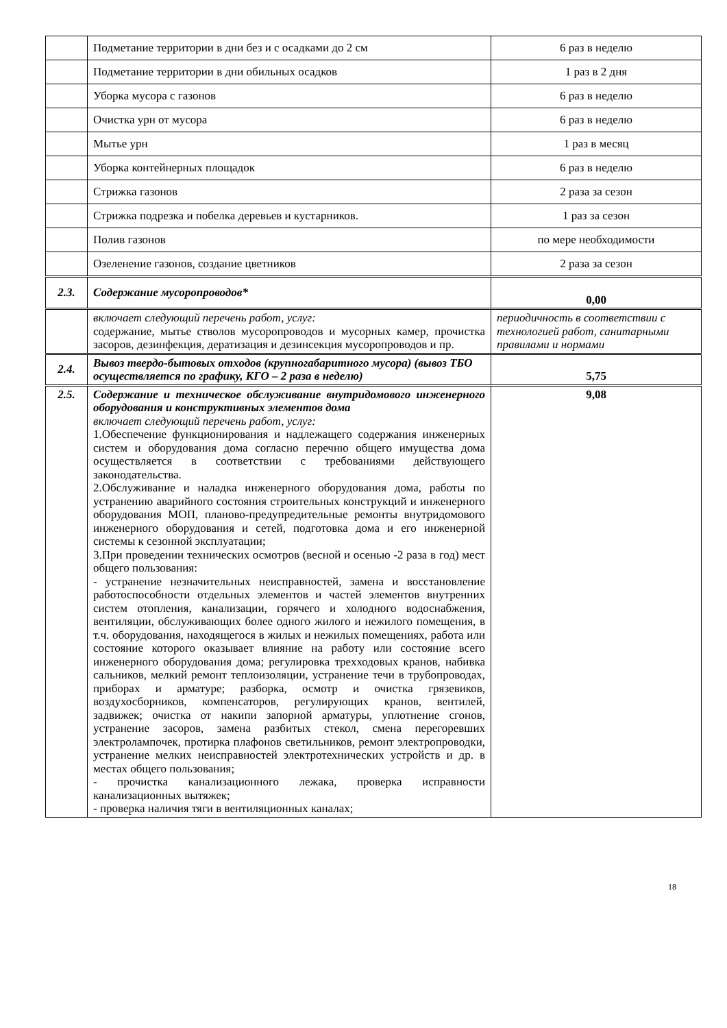| | Подметание территории в дни без и с осадками до 2 см | 6 раз в неделю |
| | Подметание территории в дни обильных осадков | 1 раз в 2 дня |
| | Уборка мусора с газонов | 6 раз в неделю |
| | Очистка урн от мусора | 6 раз в неделю |
| | Мытье урн | 1 раз в месяц |
| | Уборка контейнерных площадок | 6 раз в неделю |
| | Стрижка газонов | 2 раза за сезон |
| | Стрижка подрезка и побелка деревьев и кустарников. | 1 раз за сезон |
| | Полив газонов | по мере необходимости |
| | Озеленение газонов, создание цветников | 2 раза за сезон |
| 2.3. | Содержание мусоропроводов* | 0,00 |
| | включает следующий перечень работ, услуг: содержание, мытье стволов мусоропроводов и мусорных камер, прочистка засоров, дезинфекция, дератизация и дезинсекция мусоропроводов и пр. | периодичность в соответствии с технологией работ, санитарными правилами и нормами |
| 2.4. | Вывоз твердо-бытовых отходов (крупногабаритного мусора) (вывоз ТБО осуществляется по графику, КГО – 2 раза в неделю) | 5,75 |
| 2.5. | Содержание и техническое обслуживание внутридомового инженерного оборудования и конструктивных элементов дома включает следующий перечень работ, услуг: 1.Обеспечение функционирования и надлежащего содержания инженерных систем и оборудования дома согласно перечню общего имущества дома осуществляется в соответствии с требованиями действующего законодательства. 2.Обслуживание и наладка инженерного оборудования дома, работы по устранению аварийного состояния строительных конструкций и инженерного оборудования МОП, планово-предупредительные ремонты внутридомового инженерного оборудования и сетей, подготовка дома и его инженерной системы к сезонной эксплуатации; 3.При проведении технических осмотров (весной и осенью -2 раза в год) мест общего пользования: - устранение незначительных неисправностей, замена и восстановление работоспособности отдельных элементов и частей элементов внутренних систем отопления, канализации, горячего и холодного водоснабжения, вентиляции, обслуживающих более одного жилого и нежилого помещения, в т.ч. оборудования, находящегося в жилых и нежилых помещениях, работа или состояние которого оказывает влияние на работу или состояние всего инженерного оборудования дома; регулировка трехходовых кранов, набивка сальников, мелкий ремонт теплоизоляции, устранение течи в трубопроводах, приборах и арматуре; разборка, осмотр и очистка грязевиков, воздухосборников, компенсаторов, регулирующих кранов, вентилей, задвижек; очистка от накипи запорной арматуры, уплотнение сгонов, устранение засоров, замена разбитых стекол, смена перегоревших электролампочек, протирка плафонов светильников, ремонт электропроводки, устранение мелких неисправностей электротехнических устройств и др. в местах общего пользования; - прочистка канализационного лежака, проверка исправности канализационных вытяжек; - проверка наличия тяги в вентиляционных каналах; | 9,08 |
18